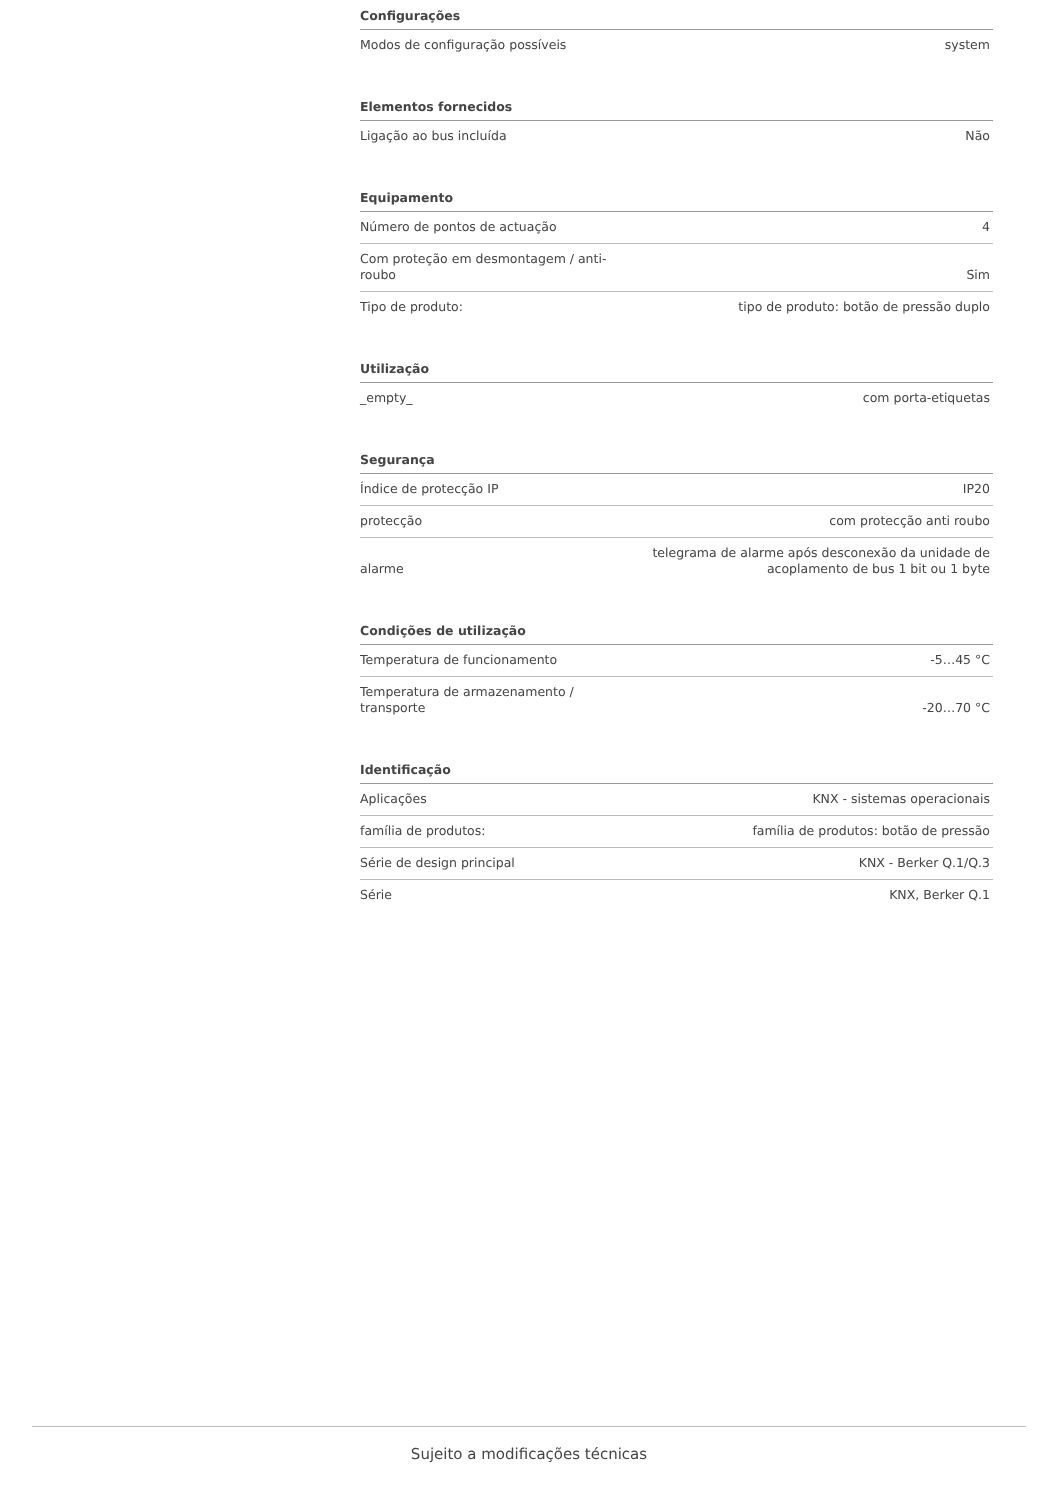Configurações
| Modos de configuração possíveis | system |
Elementos fornecidos
| Ligação ao bus incluída | Não |
Equipamento
| Número de pontos de actuação | 4 |
| Com proteção em desmontagem / anti-roubo | Sim |
| Tipo de produto: | tipo de produto: botão de pressão duplo |
Utilização
| _empty_ | com porta-etiquetas |
Segurança
| Índice de protecção IP | IP20 |
| protecção | com protecção anti roubo |
| alarme | telegrama de alarme após desconexão da unidade de acoplamento de bus 1 bit ou 1 byte |
Condições de utilização
| Temperatura de funcionamento | -5…45 °C |
| Temperatura de armazenamento / transporte | -20…70 °C |
Identificação
| Aplicações | KNX - sistemas operacionais |
| família de produtos: | família de produtos: botão de pressão |
| Série de design principal | KNX - Berker Q.1/Q.3 |
| Série | KNX, Berker Q.1 |
Sujeito a modificações técnicas